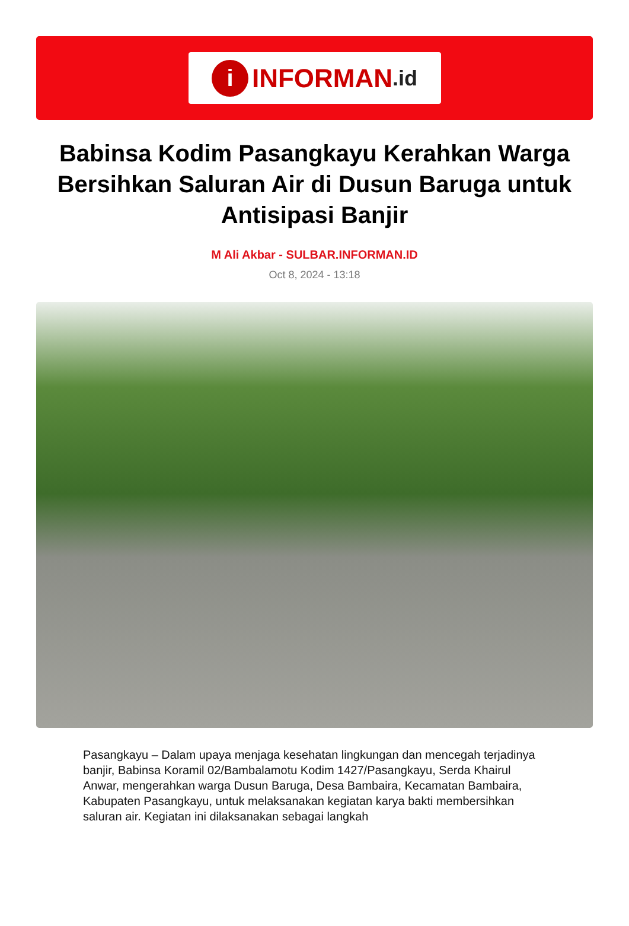i INFORMAN.id
Babinsa Kodim Pasangkayu Kerahkan Warga Bersihkan Saluran Air di Dusun Baruga untuk Antisipasi Banjir
M Ali Akbar - SULBAR.INFORMAN.ID
Oct 8, 2024 - 13:18
Pasangkayu – Dalam upaya menjaga kesehatan lingkungan dan mencegah terjadinya banjir, Babinsa Koramil 02/Bambalamotu Kodim 1427/Pasangkayu, Serda Khairul Anwar, mengerahkan warga Dusun Baruga, Desa Bambaira, Kecamatan Bambaira, Kabupaten Pasangkayu, untuk melaksanakan kegiatan karya bakti membersihkan saluran air. Kegiatan ini dilaksanakan sebagai langkah